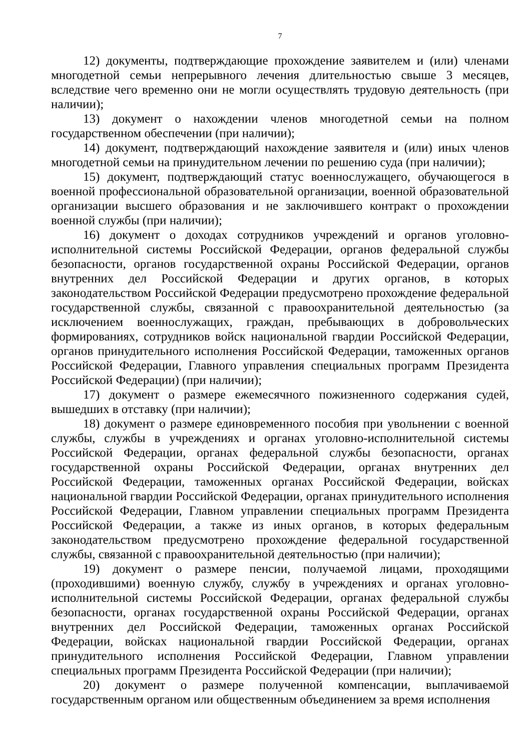7
12) документы, подтверждающие прохождение заявителем и (или) членами многодетной семьи непрерывного лечения длительностью свыше 3 месяцев, вследствие чего временно они не могли осуществлять трудовую деятельность (при наличии);
13) документ о нахождении членов многодетной семьи на полном государственном обеспечении (при наличии);
14) документ, подтверждающий нахождение заявителя и (или) иных членов многодетной семьи на принудительном лечении по решению суда (при наличии);
15) документ, подтверждающий статус военнослужащего, обучающегося в военной профессиональной образовательной организации, военной образовательной организации высшего образования и не заключившего контракт о прохождении военной службы (при наличии);
16) документ о доходах сотрудников учреждений и органов уголовно-исполнительной системы Российской Федерации, органов федеральной службы безопасности, органов государственной охраны Российской Федерации, органов внутренних дел Российской Федерации и других органов, в которых законодательством Российской Федерации предусмотрено прохождение федеральной государственной службы, связанной с правоохранительной деятельностью (за исключением военнослужащих, граждан, пребывающих в добровольческих формированиях, сотрудников войск национальной гвардии Российской Федерации, органов принудительного исполнения Российской Федерации, таможенных органов Российской Федерации, Главного управления специальных программ Президента Российской Федерации) (при наличии);
17) документ о размере ежемесячного пожизненного содержания судей, вышедших в отставку (при наличии);
18) документ о размере единовременного пособия при увольнении с военной службы, службы в учреждениях и органах уголовно-исполнительной системы Российской Федерации, органах федеральной службы безопасности, органах государственной охраны Российской Федерации, органах внутренних дел Российской Федерации, таможенных органах Российской Федерации, войсках национальной гвардии Российской Федерации, органах принудительного исполнения Российской Федерации, Главном управлении специальных программ Президента Российской Федерации, а также из иных органов, в которых федеральным законодательством предусмотрено прохождение федеральной государственной службы, связанной с правоохранительной деятельностью (при наличии);
19) документ о размере пенсии, получаемой лицами, проходящими (проходившими) военную службу, службу в учреждениях и органах уголовно-исполнительной системы Российской Федерации, органах федеральной службы безопасности, органах государственной охраны Российской Федерации, органах внутренних дел Российской Федерации, таможенных органах Российской Федерации, войсках национальной гвардии Российской Федерации, органах принудительного исполнения Российской Федерации, Главном управлении специальных программ Президента Российской Федерации (при наличии);
20) документ о размере полученной компенсации, выплачиваемой государственным органом или общественным объединением за время исполнения